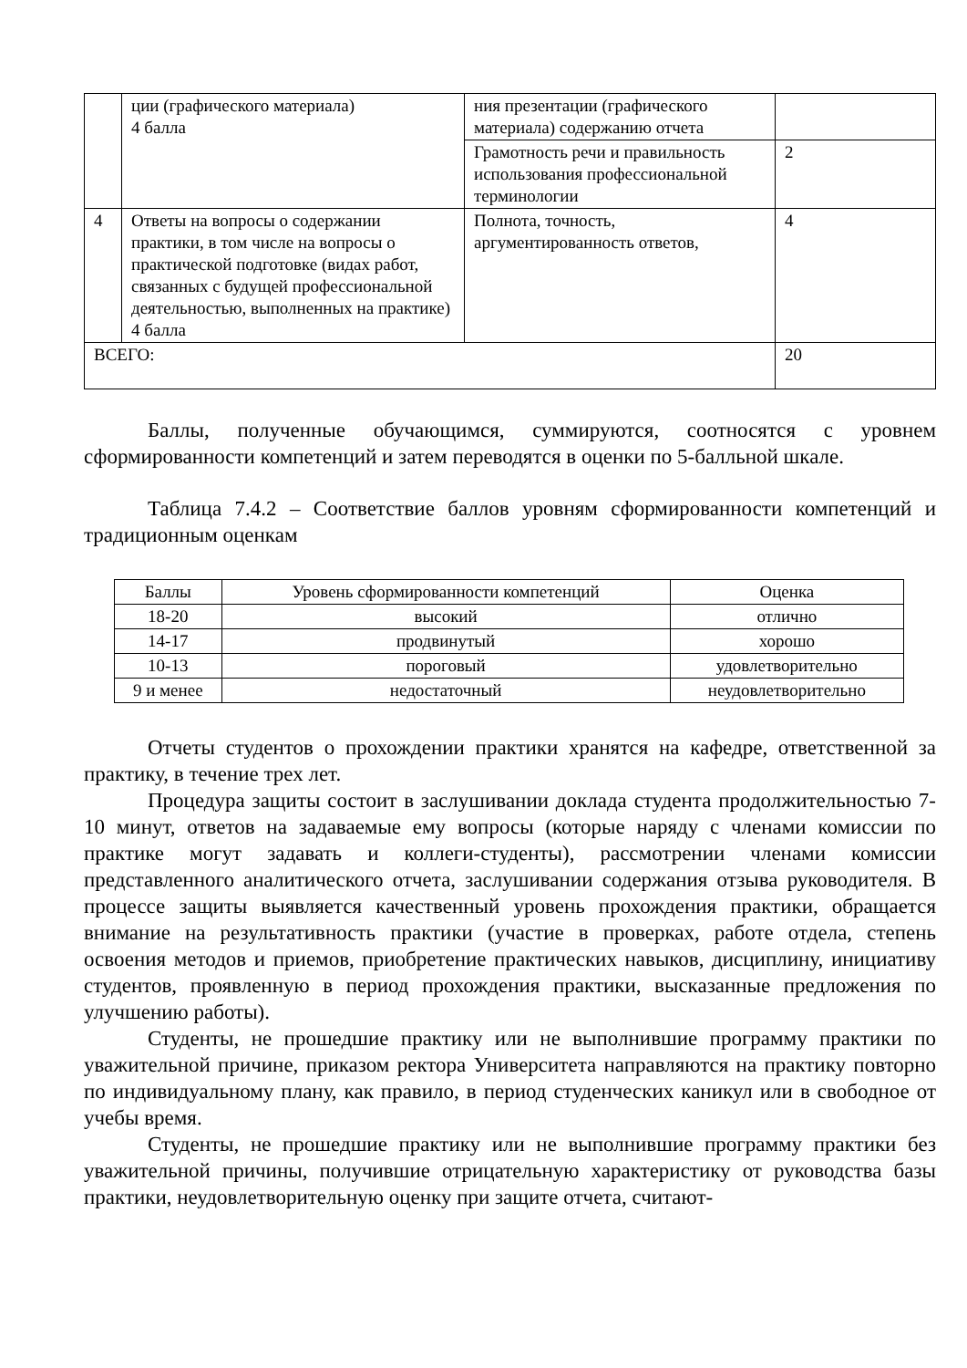| | ции (графического материала) 4 балла | ния презентации (графического материала) содержанию отчета | |
| | | Грамотность речи и правильность использования профессиональной терминологии | 2 |
| 4 | Ответы на вопросы о содержании практики, в том числе на вопросы о практической подготовке (видах работ, связанных с будущей профессиональной деятельностью, выполненных на практике) 4 балла | Полнота, точность, аргументированность ответов, | 4 |
| ВСЕГО: | | | 20 |
Баллы, полученные обучающимся, суммируются, соотносятся с уровнем сформированности компетенций и затем переводятся в оценки по 5-балльной шкале.
Таблица 7.4.2 – Соответствие баллов уровням сформированности компетенций и традиционным оценкам
| Баллы | Уровень сформированности компетенций | Оценка |
| --- | --- | --- |
| 18-20 | высокий | отлично |
| 14-17 | продвинутый | хорошо |
| 10-13 | пороговый | удовлетворительно |
| 9 и менее | недостаточный | неудовлетворительно |
Отчеты студентов о прохождении практики хранятся на кафедре, ответственной за практику, в течение трех лет.
Процедура защиты состоит в заслушивании доклада студента продолжительностью 7-10 минут, ответов на задаваемые ему вопросы (которые наряду с членами комиссии по практике могут задавать и коллеги-студенты), рассмотрении членами комиссии представленного аналитического отчета, заслушивании содержания отзыва руководителя. В процессе защиты выявляется качественный уровень прохождения практики, обращается внимание на результативность практики (участие в проверках, работе отдела, степень освоения методов и приемов, приобретение практических навыков, дисциплину, инициативу студентов, проявленную в период прохождения практики, высказанные предложения по улучшению работы).
Студенты, не прошедшие практику или не выполнившие программу практики по уважительной причине, приказом ректора Университета направляются на практику повторно по индивидуальному плану, как правило, в период студенческих каникул или в свободное от учебы время.
Студенты, не прошедшие практику или не выполнившие программу практики без уважительной причины, получившие отрицательную характеристику от руководства базы практики, неудовлетворительную оценку при защите отчета, считают-